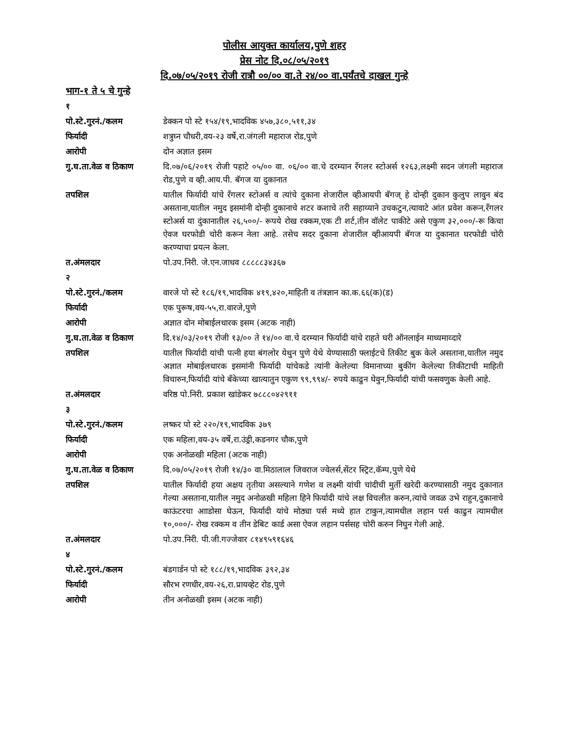पोलीस आयुक्त कार्यालय,पुणे शहर
प्रेस नोट दि.०८/०५/२०१९
दि.०७/०५/२०१९ रोजी रात्रौ ००/०० वा.ते २४/०० वा.पर्यंतचे दाखल गुन्हे
भाग-१ ते ५ चे गुन्हे
| १ | |
| पो.स्टे.गुरनं./कलम | डेक्कन पो स्टे १५४/१९,भादविक ४५७,३८०,५११,३४ |
| फिर्यादी | शत्रुघ्न चौधरी,वय-२३ वर्षे,रा.जंगली महाराज रोड,पुणे |
| आरोपी | दोन अज्ञात इसम |
| गु.घ.ता.वेळ व ठिकाण | दि.०७/०६/२०१९ रोजी पहाटे ०५/०० वा. ०६/०० वा.चे दरम्यान रँगलर स्टोअर्स १२६३,लक्ष्मी सदन जंगली महाराज रोड,पुणे व व्ही.आय.पी. बॅगज या दुकानात |
| तपशिल | यातील फिर्यादी यांचे रँगलर स्टोअर्स व त्यांचे दुकाना शेजारील व्हीआयपी बॅगज् हे दोन्ही दुकान कुलुप लावुन बंद असताना,यातील नमुद इसमांनी दोन्ही दुकानाचे शटर कशाचे तरी सहाय्याने उचकटुन,त्यावाटे आंत प्रवेश करून,रँगलर स्टोअर्स या दुंकानातील २६,५००/- रूपये रोख रक्कम,एक टी शर्ट,तीन वॉलेट पाकीटे असे एकुण ३२,०००/-रू किचा ऐवज घरफोडी चोरी करून नेला आहे. तसेच सदर दुकाना शेजारील व्हीआयपी बॅगज या दुकानात घरफोडी चोरी करण्याचा प्रयत्न केला. |
| त.अंमलदार | पो.उप.निरी. जे.एन.जाधव ८८८८८३४३६७ |
| २ | |
| पो.स्टे.गुरनं./कलम | वारजे पो स्टे १८६/१९,भादविक ४१९,४२०,माहिती व तंत्रज्ञान का.क.६६(क)(ड) |
| फिर्यादी | एक पुरूष,वय-५५,रा.वारजे,पुणे |
| आरोपी | अज्ञात दोन मोबाईलधारक इसम (अटक नाही) |
| गु.घ.ता.वेळ व ठिकाण | दि.१४/०३/२०१९ रोजी १३/०० ते १४/०० वा.चे दरम्यान फिर्यादी यांचे राहते घरी ऑनलाईन माध्यमाव्दारे |
| तपशिल | यातील फिर्यादी यांची पत्नी हया बंगलोर येथुन पुणे येथे येण्यासाठी फ्लाईटचे तिकीट बुक केले असताना,यातील नमुद अज्ञात मोबाईलधारक इसमांनी फिर्यादी यांचेकडे त्यांनी केलेल्या विमानाच्या बुकींग केलेल्या तिकीटाची माहिती विचारुन,फिर्यादी यांचे बँकेच्या खात्यातुन एकुण ९९,९९४/- रुपये काढुन घेवुन,फिर्यादी यांची फसवणुक केली आहे. |
| त.अंमलदार | वरिष्ठ पो.निरी. प्रकाश खांडेकर ७८८८०४२९११ |
| ३ | |
| पो.स्टे.गुरनं./कलम | लष्कर पो स्टे २२०/१९,भादविक ३७९ |
| फिर्यादी | एक महिला,वय-३५ वर्षे,रा.उंड्री,कडनगर चौक,पुणे |
| आरोपी | एक अनोळखी महिला (अटक नाही) |
| गु.घ.ता.वेळ व ठिकाण | दि.०७/०५/२०१९ रोजी १४/३० वा.मिठालाल जिवराज ज्वेलर्स,सेंटर स्ट्रिट,कॅम्प,पुणे येथे |
| तपशिल | यातील फिर्यादी हया अक्षय तृतीया असल्याने गणेश व लक्ष्मी यांची चांदीची मुर्ती खरेदी करण्यासाठी नमुद दुकानात गेल्या असताना,यातील नमुद अनोळखी महिला हिने फिर्यादी यांचे लक्ष विचलीत करुन,त्यांचे जवळ उभे राहुन,दुकानाचे काऊंटरचा आाडोसा घेऊन, फिर्यादी यांचे मोठ्या पर्स मध्ये हात टाकुन,त्यामधील लहान पर्स काढुन त्यामधील १०,०००/- रोख रक्कम व तीन डेबिट कार्ड असा ऐवज लहान पर्ससह चोरी करुन निघुन गेली आहे. |
| त.अंमलदार | पो.उप.निरी. पी.जी.गज्जेवार ८१४९५९१६४६ |
| ४ | |
| पो.स्टे.गुरनं./कलम | बंडगार्डन पो स्टे १८८/१९,भादविक ३९२,३४ |
| फिर्यादी | सौरभ रणधीर,वय-२६,रा.प्रायव्हेट रोड,पुणे |
| आरोपी | तीन अनोळखी इसम (अटक नाही) |